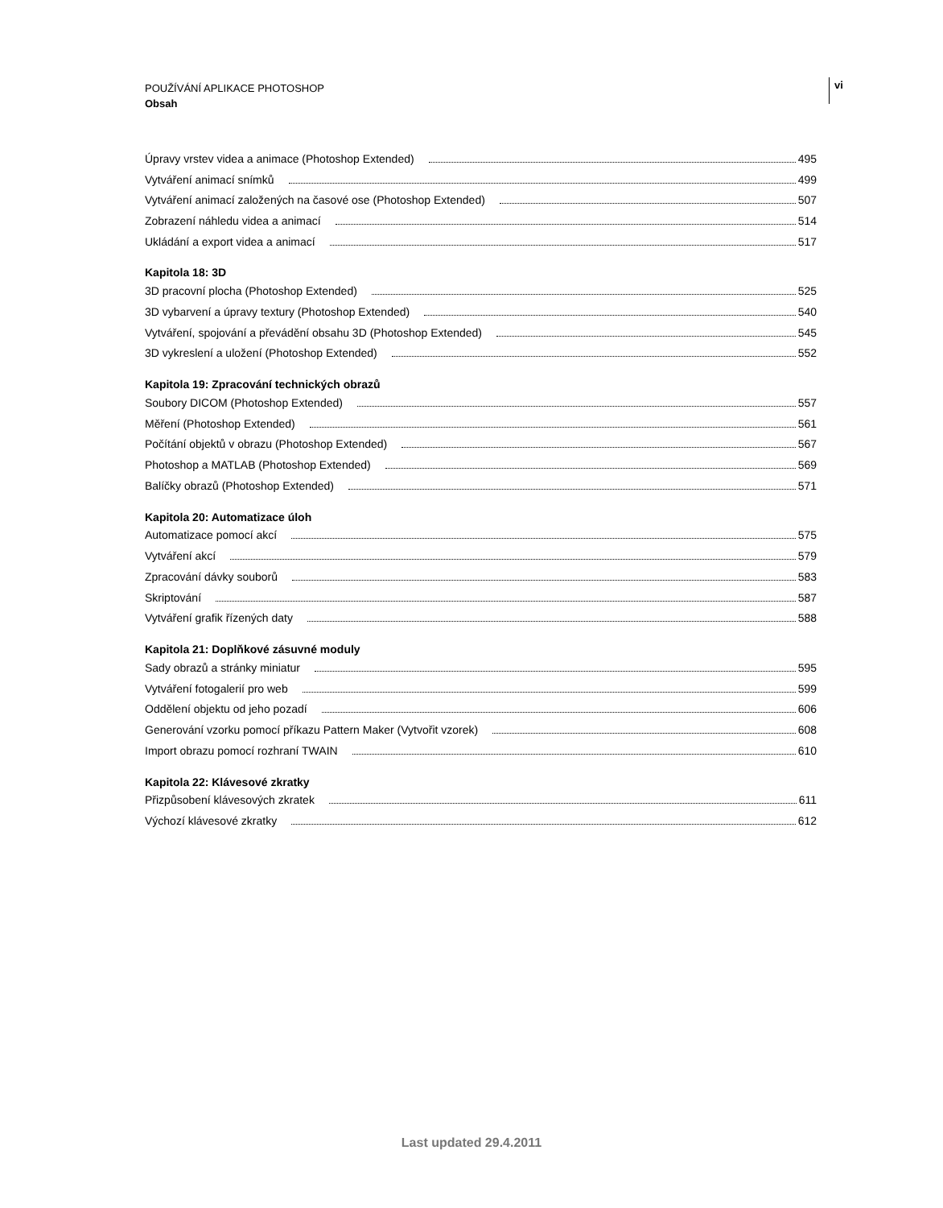POUŽÍVÁNÍ APLIKACE PHOTOSHOP
Obsah
vi
Úpravy vrstev videa a animace (Photoshop Extended) 495
Vytváření animací snímků 499
Vytváření animací založených na časové ose (Photoshop Extended) 507
Zobrazení náhledu videa a animací 514
Ukládání a export videa a animací 517
Kapitola 18: 3D
3D pracovní plocha (Photoshop Extended) 525
3D vybarvení a úpravy textury (Photoshop Extended) 540
Vytváření, spojování a převádění obsahu 3D (Photoshop Extended) 545
3D vykreslení a uložení (Photoshop Extended) 552
Kapitola 19: Zpracování technických obrazů
Soubory DICOM (Photoshop Extended) 557
Měření (Photoshop Extended) 561
Počítání objektů v obrazu (Photoshop Extended) 567
Photoshop a MATLAB (Photoshop Extended) 569
Balíčky obrazů (Photoshop Extended) 571
Kapitola 20: Automatizace úloh
Automatizace pomocí akcí 575
Vytváření akcí 579
Zpracování dávky souborů 583
Skriptování 587
Vytváření grafik řízených daty 588
Kapitola 21: Doplňkové zásuvné moduly
Sady obrazů a stránky miniatur 595
Vytváření fotogalerií pro web 599
Oddělení objektu od jeho pozadí 606
Generování vzorku pomocí příkazu Pattern Maker (Vytvořit vzorek) 608
Import obrazu pomocí rozhraní TWAIN 610
Kapitola 22: Klávesové zkratky
Přizpůsobení klávesových zkratek 611
Výchozí klávesové zkratky 612
Last updated 29.4.2011